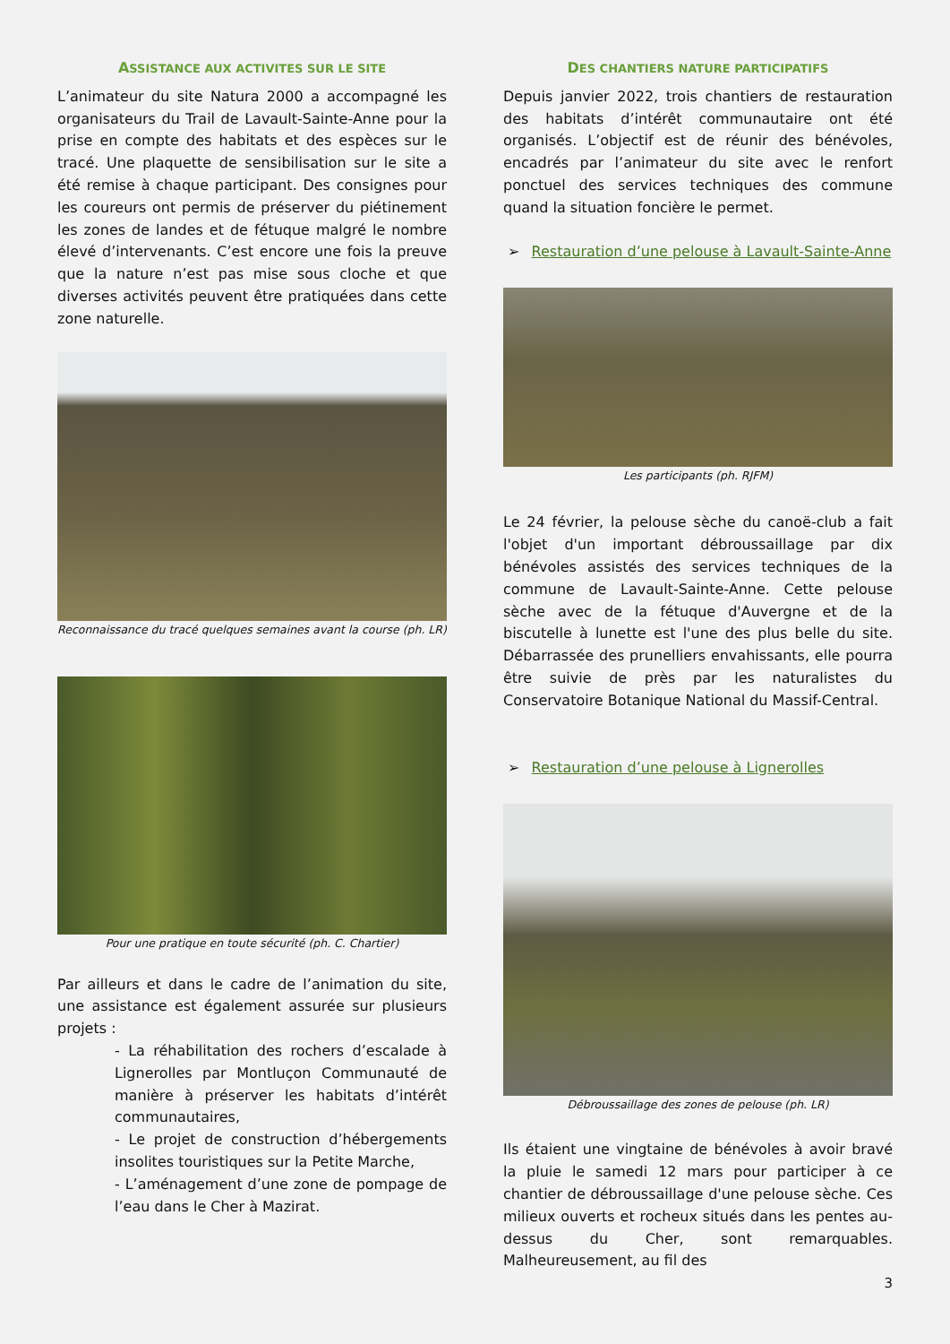ASSISTANCE AUX ACTIVITES SUR LE SITE
L’animateur du site Natura 2000 a accompagné les organisateurs du Trail de Lavault-Sainte-Anne pour la prise en compte des habitats et des espèces sur le tracé. Une plaquette de sensibilisation sur le site a été remise à chaque participant. Des consignes pour les coureurs ont permis de préserver du piétinement les zones de landes et de fétuque malgré le nombre élevé d’intervenants. C’est encore une fois la preuve que la nature n’est pas mise sous cloche et que diverses activités peuvent être pratiquées dans cette zone naturelle.
Reconnaissance du tracé quelques semaines avant la course (ph. LR)
Pour une pratique en toute sécurité (ph. C. Chartier)
Par ailleurs et dans le cadre de l’animation du site, une assistance est également assurée sur plusieurs projets :
- La réhabilitation des rochers d’escalade à Lignerolles par Montluçon Communauté de manière à préserver les habitats d’intérêt communautaires,
- Le projet de construction d’hébergements insolites touristiques sur la Petite Marche,
- L’aménagement d’une zone de pompage de l’eau dans le Cher à Mazirat.
DES CHANTIERS NATURE PARTICIPATIFS
Depuis janvier 2022, trois chantiers de restauration des habitats d’intérêt communautaire ont été organisés. L’objectif est de réunir des bénévoles, encadrés par l’animateur du site avec le renfort ponctuel des services techniques des commune quand la situation foncière le permet.
➢ Restauration d’une pelouse à Lavault-Sainte-Anne
Les participants (ph. RJFM)
Le 24 février, la pelouse sèche du canoë-club a fait l'objet d'un important débroussaillage par dix bénévoles assistés des services techniques de la commune de Lavault-Sainte-Anne. Cette pelouse sèche avec de la fétuque d'Auvergne et de la biscutelle à lunette est l'une des plus belle du site. Débarrassée des prunelliers envahissants, elle pourra être suivie de près par les naturalistes du Conservatoire Botanique National du Massif-Central.
➢ Restauration d’une pelouse à Lignerolles
Débroussaillage des zones de pelouse (ph. LR)
Ils étaient une vingtaine de bénévoles à avoir bravé la pluie le samedi 12 mars pour participer à ce chantier de débroussaillage d'une pelouse sèche. Ces milieux ouverts et rocheux situés dans les pentes au-dessus du Cher, sont remarquables. Malheureusement, au fil des
3